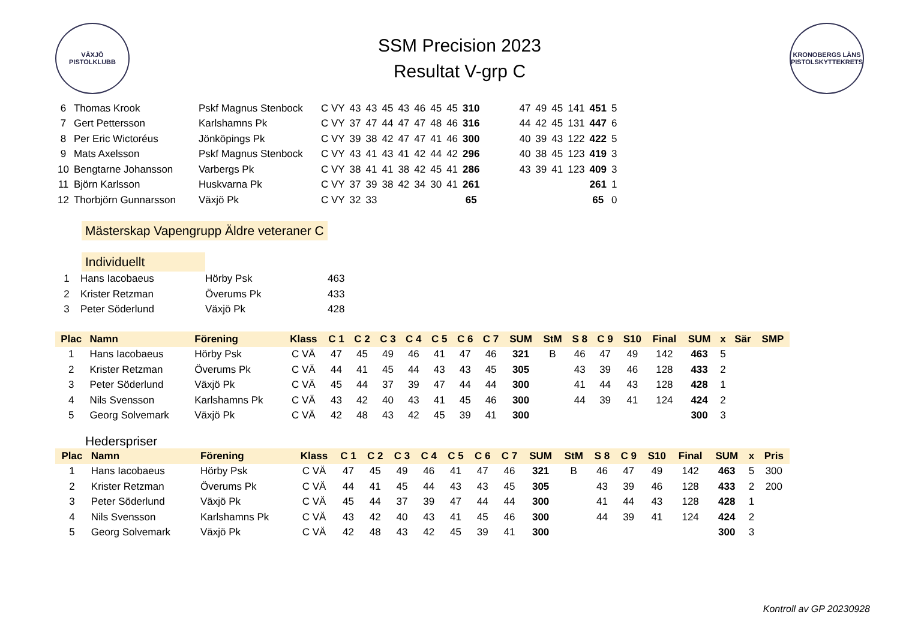VÄXJÖ
PISTOLKLUBB
SSM Precision 2023
Resultat V-grp C
KRONOBERGS LÄNS PISTOLSKYTTEKRETS
| 6 | Thomas Krook | Pskf Magnus Stenbock | C VY | 43 | 43 | 45 | 43 | 46 | 45 | 45 | 310 | | 47 | 49 | 45 | 141 | 451 | 5 |
| 7 | Gert Pettersson | Karlshamns Pk | C VY | 37 | 47 | 44 | 47 | 47 | 48 | 46 | 316 | | 44 | 42 | 45 | 131 | 447 | 6 |
| 8 | Per Eric Wictoréus | Jönköpings Pk | C VY | 39 | 38 | 42 | 47 | 47 | 41 | 46 | 300 | | 40 | 39 | 43 | 122 | 422 | 5 |
| 9 | Mats Axelsson | Pskf Magnus Stenbock | C VY | 43 | 41 | 43 | 41 | 42 | 44 | 42 | 296 | | 40 | 38 | 45 | 123 | 419 | 3 |
| 10 | Bengtarne Johansson | Varbergs Pk | C VY | 38 | 41 | 41 | 38 | 42 | 45 | 41 | 286 | | 43 | 39 | 41 | 123 | 409 | 3 |
| 11 | Björn Karlsson | Huskvarna Pk | C VY | 37 | 39 | 38 | 42 | 34 | 30 | 41 | 261 | | | | | | 261 | 1 |
| 12 | Thorbjörn Gunnarsson | Växjö Pk | C VY | 32 | 33 | | | | | | 65 | | | | | | 65 | 0 |
Mästerskap Vapengrupp Äldre veteraner C
Individuellt
| 1 | Hans Iacobaeus | Hörby Psk | 463 |
| 2 | Krister Retzman | Överums Pk | 433 |
| 3 | Peter Söderlund | Växjö Pk | 428 |
| Plac | Namn | Förening | Klass | C 1 | C 2 | C 3 | C 4 | C 5 | C 6 | C 7 | SUM | StM | S 8 | C 9 | S10 | Final | SUM | x | Sär | SMP |
| --- | --- | --- | --- | --- | --- | --- | --- | --- | --- | --- | --- | --- | --- | --- | --- | --- | --- | --- | --- | --- |
| 1 | Hans Iacobaeus | Hörby Psk | C VÄ | 47 | 45 | 49 | 46 | 41 | 47 | 46 | 321 | B | 46 | 47 | 49 | 142 | 463 | 5 | | |
| 2 | Krister Retzman | Överums Pk | C VÄ | 44 | 41 | 45 | 44 | 43 | 43 | 45 | 305 | | 43 | 39 | 46 | 128 | 433 | 2 | | |
| 3 | Peter Söderlund | Växjö Pk | C VÄ | 45 | 44 | 37 | 39 | 47 | 44 | 44 | 300 | | 41 | 44 | 43 | 128 | 428 | 1 | | |
| 4 | Nils Svensson | Karlshamns Pk | C VÄ | 43 | 42 | 40 | 43 | 41 | 45 | 46 | 300 | | 44 | 39 | 41 | 124 | 424 | 2 | | |
| 5 | Georg Solvemark | Växjö Pk | C VÄ | 42 | 48 | 43 | 42 | 45 | 39 | 41 | 300 | | | | | | 300 | 3 | | |
Hederspriser
| Plac | Namn | Förening | Klass | C 1 | C 2 | C 3 | C 4 | C 5 | C 6 | C 7 | SUM | StM | S 8 | C 9 | S10 | Final | SUM | x | Pris |
| --- | --- | --- | --- | --- | --- | --- | --- | --- | --- | --- | --- | --- | --- | --- | --- | --- | --- | --- | --- |
| 1 | Hans Iacobaeus | Hörby Psk | C VÄ | 47 | 45 | 49 | 46 | 41 | 47 | 46 | 321 | B | 46 | 47 | 49 | 142 | 463 | 5 | 300 |
| 2 | Krister Retzman | Överums Pk | C VÄ | 44 | 41 | 45 | 44 | 43 | 43 | 45 | 305 | | 43 | 39 | 46 | 128 | 433 | 2 | 200 |
| 3 | Peter Söderlund | Växjö Pk | C VÄ | 45 | 44 | 37 | 39 | 47 | 44 | 44 | 300 | | 41 | 44 | 43 | 128 | 428 | 1 | |
| 4 | Nils Svensson | Karlshamns Pk | C VÄ | 43 | 42 | 40 | 43 | 41 | 45 | 46 | 300 | | 44 | 39 | 41 | 124 | 424 | 2 | |
| 5 | Georg Solvemark | Växjö Pk | C VÄ | 42 | 48 | 43 | 42 | 45 | 39 | 41 | 300 | | | | | | 300 | 3 | |
Kontroll av GP 20230928